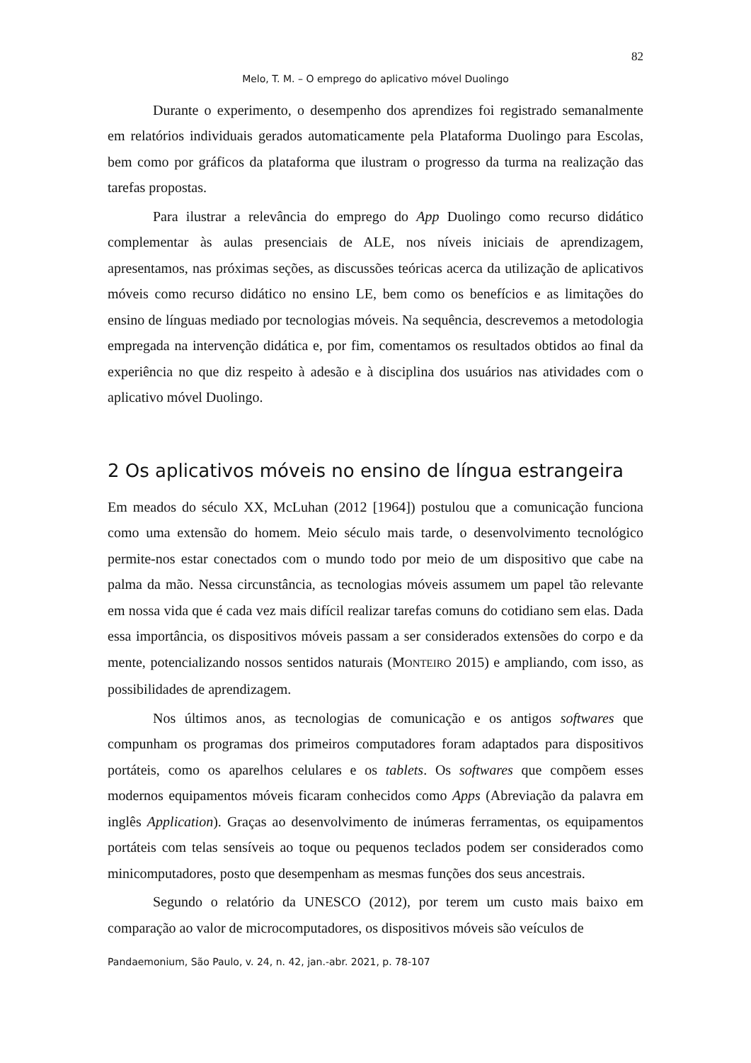82
Melo, T. M. – O emprego do aplicativo móvel Duolingo
Durante o experimento, o desempenho dos aprendizes foi registrado semanalmente em relatórios individuais gerados automaticamente pela Plataforma Duolingo para Escolas, bem como por gráficos da plataforma que ilustram o progresso da turma na realização das tarefas propostas.
Para ilustrar a relevância do emprego do App Duolingo como recurso didático complementar às aulas presenciais de ALE, nos níveis iniciais de aprendizagem, apresentamos, nas próximas seções, as discussões teóricas acerca da utilização de aplicativos móveis como recurso didático no ensino LE, bem como os benefícios e as limitações do ensino de línguas mediado por tecnologias móveis. Na sequência, descrevemos a metodologia empregada na intervenção didática e, por fim, comentamos os resultados obtidos ao final da experiência no que diz respeito à adesão e à disciplina dos usuários nas atividades com o aplicativo móvel Duolingo.
2 Os aplicativos móveis no ensino de língua estrangeira
Em meados do século XX, McLuhan (2012 [1964]) postulou que a comunicação funciona como uma extensão do homem. Meio século mais tarde, o desenvolvimento tecnológico permite-nos estar conectados com o mundo todo por meio de um dispositivo que cabe na palma da mão. Nessa circunstância, as tecnologias móveis assumem um papel tão relevante em nossa vida que é cada vez mais difícil realizar tarefas comuns do cotidiano sem elas. Dada essa importância, os dispositivos móveis passam a ser considerados extensões do corpo e da mente, potencializando nossos sentidos naturais (MONTEIRO 2015) e ampliando, com isso, as possibilidades de aprendizagem.
Nos últimos anos, as tecnologias de comunicação e os antigos softwares que compunham os programas dos primeiros computadores foram adaptados para dispositivos portáteis, como os aparelhos celulares e os tablets. Os softwares que compõem esses modernos equipamentos móveis ficaram conhecidos como Apps (Abreviação da palavra em inglês Application). Graças ao desenvolvimento de inúmeras ferramentas, os equipamentos portáteis com telas sensíveis ao toque ou pequenos teclados podem ser considerados como minicomputadores, posto que desempenham as mesmas funções dos seus ancestrais.
Segundo o relatório da UNESCO (2012), por terem um custo mais baixo em comparação ao valor de microcomputadores, os dispositivos móveis são veículos de
Pandaemonium, São Paulo, v. 24, n. 42, jan.-abr. 2021, p. 78-107